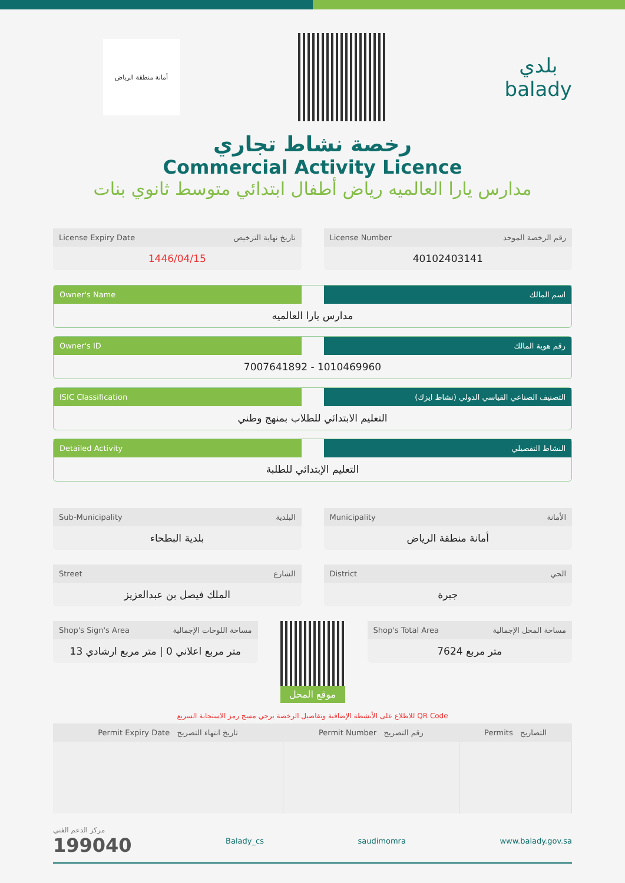أمانة منطقة الرياض
بلدي
balady
رخصة نشاط تجاري
Commercial Activity Licence
مدارس يارا العالميه رياض أطفال ابتدائي متوسط ثانوي بنات
License Expiry Date تاريخ نهاية الترخيص
1446/04/15
License Number رقم الرخصة الموحد
40102403141
Owner's Name اسم المالك
مدارس يارا العالميه
Owner's ID رقم هوية المالك
7007641892 - 1010469960
ISIC Classification التصنيف الصناعي القياسي الدولي (نشاط ايزك)
التعليم الابتدائي للطلاب بمنهج وطني
Detailed Activity النشاط التفصيلي
التعليم الإبتدائي للطلبة
Sub-Municipality البلدية
بلدية البطحاء
Municipality الأمانة
أمانة منطقة الرياض
Street الشارع
الملك فيصل بن عبدالعزيز
District الحي
جبرة
Shop's Sign's Area مساحة اللوحات الإجمالية
متر مربع اعلاني 0 | متر مربع ارشادي 13
موقع المحل
Shop's Total Area مساحة المحل الإجمالية
7624 متر مربع
للاطلاع على الأنشطة الإضافية وتفاصيل الرخصة يرجي مسح رمز الاستجابة السريع QR Code
| Permit Expiry Date تاريخ انتهاء التصريح | Permit Number رقم التصريح | Permits التصاريح |
| --- | --- | --- |
مركز الدعم الفني
199040
Balady_cs saudimomra www.balady.gov.sa